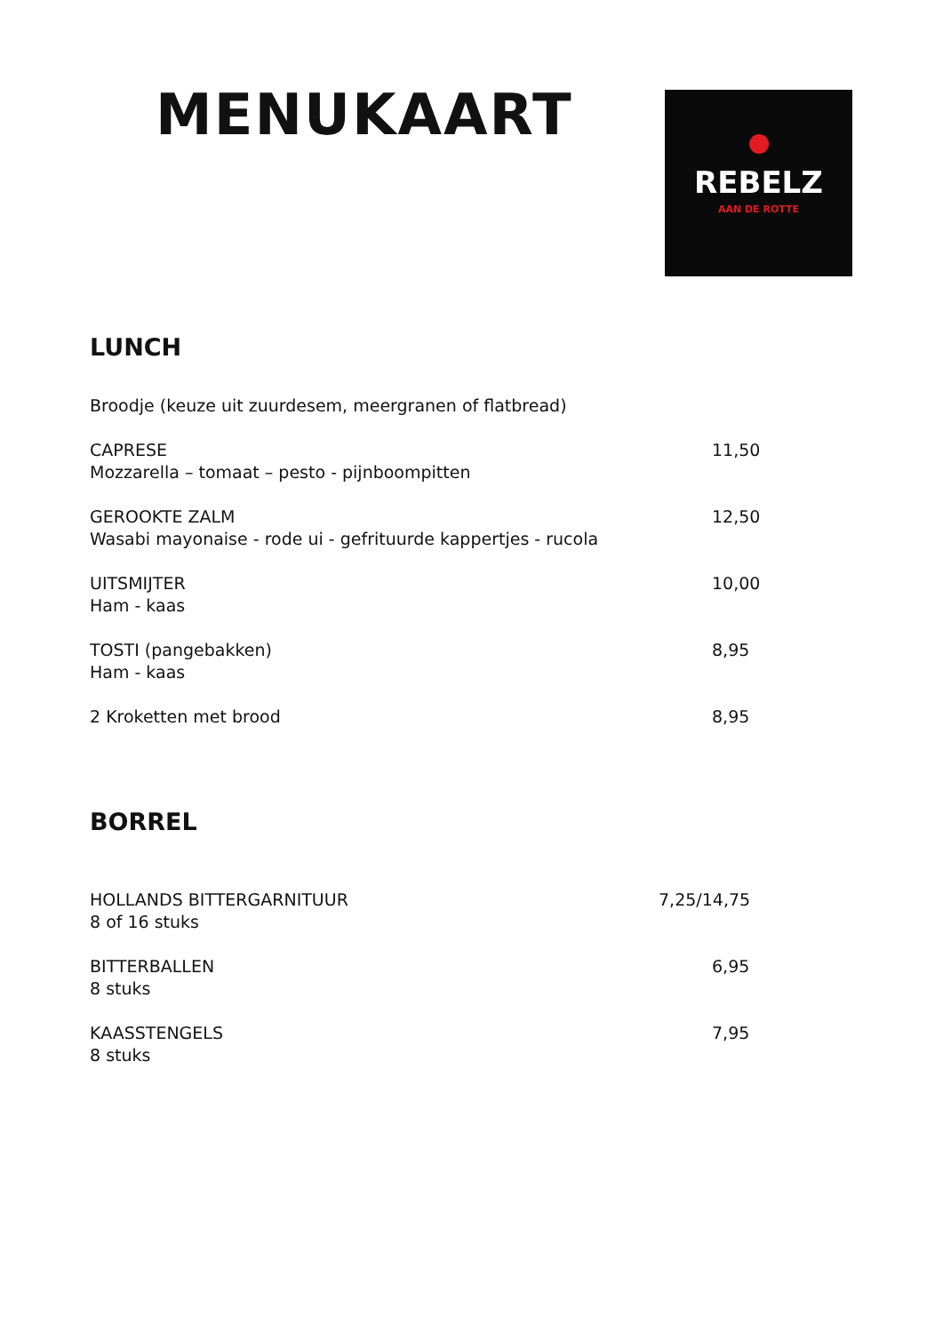MENUKAART
REBELZ
AAN DE ROTTE
LUNCH
Broodje (keuze uit zuurdesem, meergranen of flatbread)
CAPRESE
Mozzarella – tomaat – pesto - pijnboompitten
11,50
GEROOKTE ZALM
Wasabi mayonaise - rode ui - gefrituurde kappertjes - rucola
12,50
UITSMIJTER
Ham - kaas
10,00
TOSTI (pangebakken)
Ham - kaas
8,95
2 Kroketten met brood 8,95
BORREL
HOLLANDS BITTERGARNITUUR
8 of 16 stuks
7,25/14,75
BITTERBALLEN
8 stuks
6,95
KAASSTENGELS
8 stuks
7,95